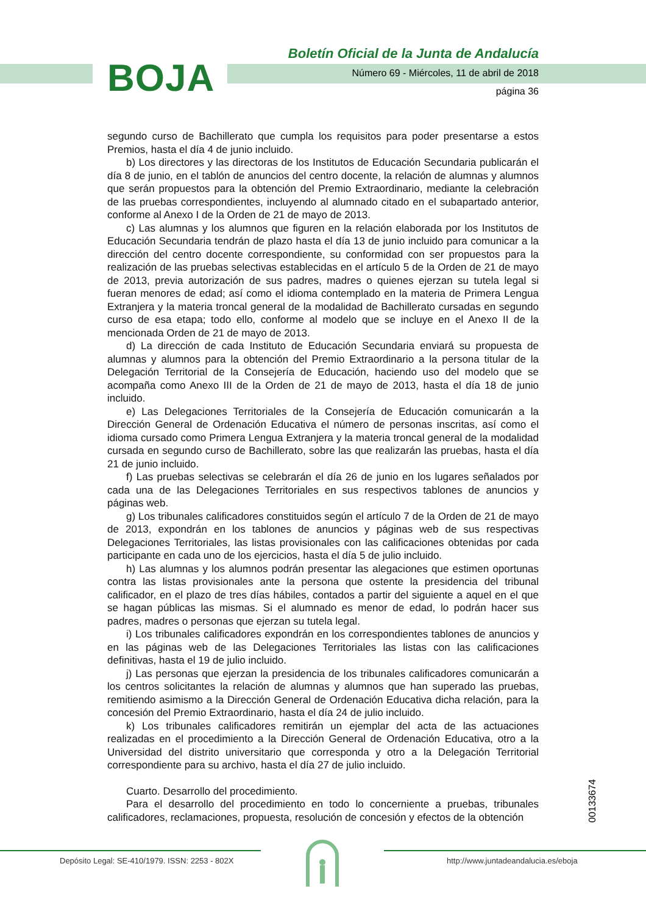BOJA
Boletín Oficial de la Junta de Andalucía
Número 69 - Miércoles, 11 de abril de 2018
página 36
segundo curso de Bachillerato que cumpla los requisitos para poder presentarse a estos Premios, hasta el día 4 de junio incluido.
b) Los directores y las directoras de los Institutos de Educación Secundaria publicarán el día 8 de junio, en el tablón de anuncios del centro docente, la relación de alumnas y alumnos que serán propuestos para la obtención del Premio Extraordinario, mediante la celebración de las pruebas correspondientes, incluyendo al alumnado citado en el subapartado anterior, conforme al Anexo I de la Orden de 21 de mayo de 2013.
c) Las alumnas y los alumnos que figuren en la relación elaborada por los Institutos de Educación Secundaria tendrán de plazo hasta el día 13 de junio incluido para comunicar a la dirección del centro docente correspondiente, su conformidad con ser propuestos para la realización de las pruebas selectivas establecidas en el artículo 5 de la Orden de 21 de mayo de 2013, previa autorización de sus padres, madres o quienes ejerzan su tutela legal si fueran menores de edad; así como el idioma contemplado en la materia de Primera Lengua Extranjera y la materia troncal general de la modalidad de Bachillerato cursadas en segundo curso de esa etapa; todo ello, conforme al modelo que se incluye en el Anexo II de la mencionada Orden de 21 de mayo de 2013.
d) La dirección de cada Instituto de Educación Secundaria enviará su propuesta de alumnas y alumnos para la obtención del Premio Extraordinario a la persona titular de la Delegación Territorial de la Consejería de Educación, haciendo uso del modelo que se acompaña como Anexo III de la Orden de 21 de mayo de 2013, hasta el día 18 de junio incluido.
e) Las Delegaciones Territoriales de la Consejería de Educación comunicarán a la Dirección General de Ordenación Educativa el número de personas inscritas, así como el idioma cursado como Primera Lengua Extranjera y la materia troncal general de la modalidad cursada en segundo curso de Bachillerato, sobre las que realizarán las pruebas, hasta el día 21 de junio incluido.
f) Las pruebas selectivas se celebrarán el día 26 de junio en los lugares señalados por cada una de las Delegaciones Territoriales en sus respectivos tablones de anuncios y páginas web.
g) Los tribunales calificadores constituidos según el artículo 7 de la Orden de 21 de mayo de 2013, expondrán en los tablones de anuncios y páginas web de sus respectivas Delegaciones Territoriales, las listas provisionales con las calificaciones obtenidas por cada participante en cada uno de los ejercicios, hasta el día 5 de julio incluido.
h) Las alumnas y los alumnos podrán presentar las alegaciones que estimen oportunas contra las listas provisionales ante la persona que ostente la presidencia del tribunal calificador, en el plazo de tres días hábiles, contados a partir del siguiente a aquel en el que se hagan públicas las mismas. Si el alumnado es menor de edad, lo podrán hacer sus padres, madres o personas que ejerzan su tutela legal.
i) Los tribunales calificadores expondrán en los correspondientes tablones de anuncios y en las páginas web de las Delegaciones Territoriales las listas con las calificaciones definitivas, hasta el 19 de julio incluido.
j) Las personas que ejerzan la presidencia de los tribunales calificadores comunicarán a los centros solicitantes la relación de alumnas y alumnos que han superado las pruebas, remitiendo asimismo a la Dirección General de Ordenación Educativa dicha relación, para la concesión del Premio Extraordinario, hasta el día 24 de julio incluido.
k) Los tribunales calificadores remitirán un ejemplar del acta de las actuaciones realizadas en el procedimiento a la Dirección General de Ordenación Educativa, otro a la Universidad del distrito universitario que corresponda y otro a la Delegación Territorial correspondiente para su archivo, hasta el día 27 de julio incluido.
Cuarto. Desarrollo del procedimiento.
Para el desarrollo del procedimiento en todo lo concerniente a pruebas, tribunales calificadores, reclamaciones, propuesta, resolución de concesión y efectos de la obtención
00133674
Depósito Legal: SE-410/1979. ISSN: 2253 - 802X http://www.juntadeandalucia.es/eboja